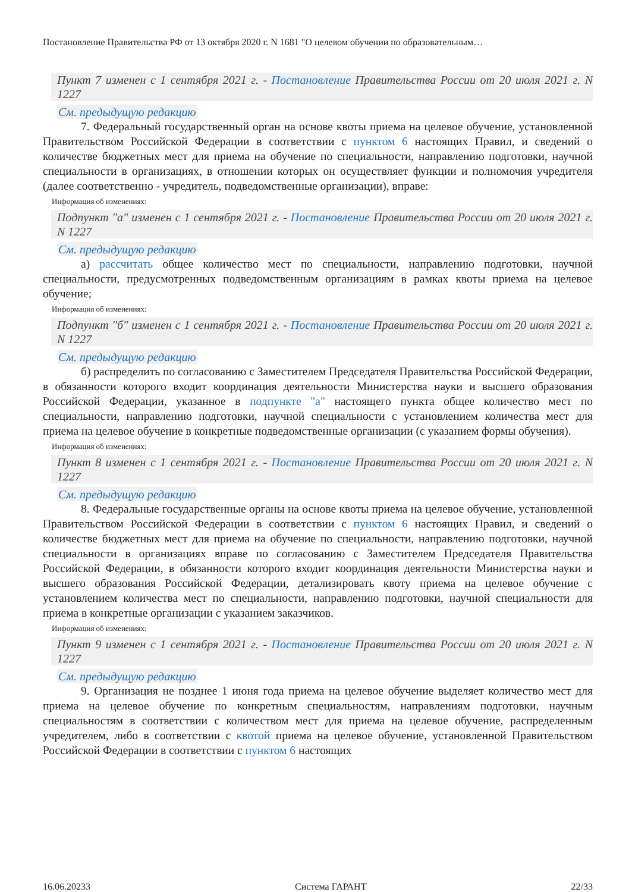Постановление Правительства РФ от 13 октября 2020 г. N 1681 "О целевом обучении по образовательным…
Пункт 7 изменен с 1 сентября 2021 г. - Постановление Правительства России от 20 июля 2021 г. N 1227
См. предыдущую редакцию
7. Федеральный государственный орган на основе квоты приема на целевое обучение, установленной Правительством Российской Федерации в соответствии с пунктом 6 настоящих Правил, и сведений о количестве бюджетных мест для приема на обучение по специальности, направлению подготовки, научной специальности в организациях, в отношении которых он осуществляет функции и полномочия учредителя (далее соответственно - учредитель, подведомственные организации), вправе:
Информация об изменениях:
Подпункт "а" изменен с 1 сентября 2021 г. - Постановление Правительства России от 20 июля 2021 г. N 1227
См. предыдущую редакцию
а) рассчитать общее количество мест по специальности, направлению подготовки, научной специальности, предусмотренных подведомственным организациям в рамках квоты приема на целевое обучение;
Информация об изменениях:
Подпункт "б" изменен с 1 сентября 2021 г. - Постановление Правительства России от 20 июля 2021 г. N 1227
См. предыдущую редакцию
б) распределить по согласованию с Заместителем Председателя Правительства Российской Федерации, в обязанности которого входит координация деятельности Министерства науки и высшего образования Российской Федерации, указанное в подпункте "а" настоящего пункта общее количество мест по специальности, направлению подготовки, научной специальности с установлением количества мест для приема на целевое обучение в конкретные подведомственные организации (с указанием формы обучения).
Информация об изменениях:
Пункт 8 изменен с 1 сентября 2021 г. - Постановление Правительства России от 20 июля 2021 г. N 1227
См. предыдущую редакцию
8. Федеральные государственные органы на основе квоты приема на целевое обучение, установленной Правительством Российской Федерации в соответствии с пунктом 6 настоящих Правил, и сведений о количестве бюджетных мест для приема на обучение по специальности, направлению подготовки, научной специальности в организациях вправе по согласованию с Заместителем Председателя Правительства Российской Федерации, в обязанности которого входит координация деятельности Министерства науки и высшего образования Российской Федерации, детализировать квоту приема на целевое обучение с установлением количества мест по специальности, направлению подготовки, научной специальности для приема в конкретные организации с указанием заказчиков.
Информация об изменениях:
Пункт 9 изменен с 1 сентября 2021 г. - Постановление Правительства России от 20 июля 2021 г. N 1227
См. предыдущую редакцию
9. Организация не позднее 1 июня года приема на целевое обучение выделяет количество мест для приема на целевое обучение по конкретным специальностям, направлениям подготовки, научным специальностям в соответствии с количеством мест для приема на целевое обучение, распределенным учредителем, либо в соответствии с квотой приема на целевое обучение, установленной Правительством Российской Федерации в соответствии с пунктом 6 настоящих
16.06.20233 Система ГАРАНТ 22/33